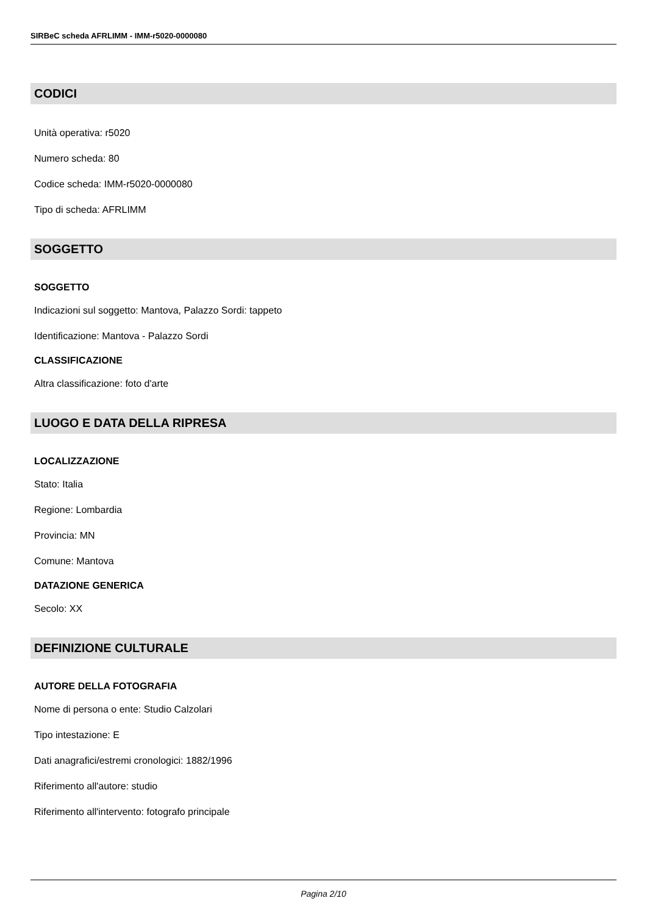SIRBeC scheda AFRLIMM - IMM-r5020-0000080
CODICI
Unità operativa: r5020
Numero scheda: 80
Codice scheda: IMM-r5020-0000080
Tipo di scheda: AFRLIMM
SOGGETTO
SOGGETTO
Indicazioni sul soggetto: Mantova, Palazzo Sordi: tappeto
Identificazione: Mantova - Palazzo Sordi
CLASSIFICAZIONE
Altra classificazione: foto d'arte
LUOGO E DATA DELLA RIPRESA
LOCALIZZAZIONE
Stato: Italia
Regione: Lombardia
Provincia: MN
Comune: Mantova
DATAZIONE GENERICA
Secolo: XX
DEFINIZIONE CULTURALE
AUTORE DELLA FOTOGRAFIA
Nome di persona o ente: Studio Calzolari
Tipo intestazione: E
Dati anagrafici/estremi cronologici: 1882/1996
Riferimento all'autore: studio
Riferimento all'intervento: fotografo principale
Pagina 2/10